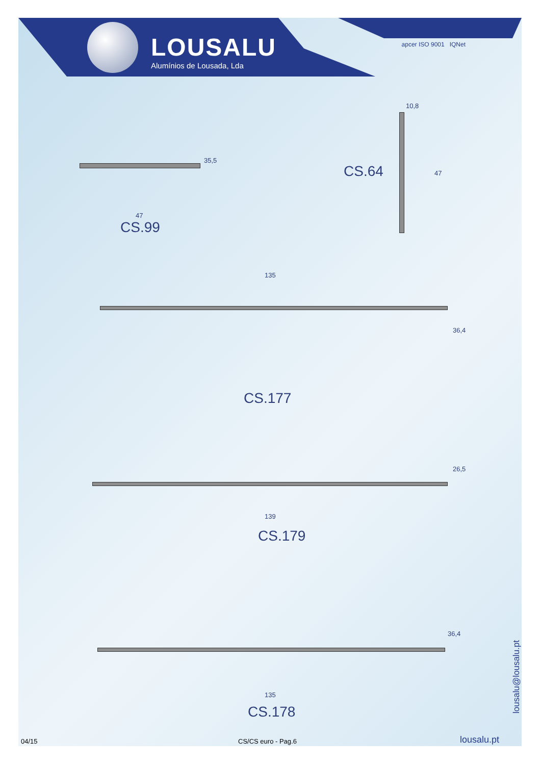LOUSALU
Alumínios de Lousada, Lda
apcer ISO 9001 IQNet
35,5
47
CS.99
10,8
CS.64 47
135
36,4
CS.177
26,5
139
CS.179
36,4
135
CS.178
lousalu@lousalu.pt
04/15 CS/CS euro - Pag.6 lousalu.pt